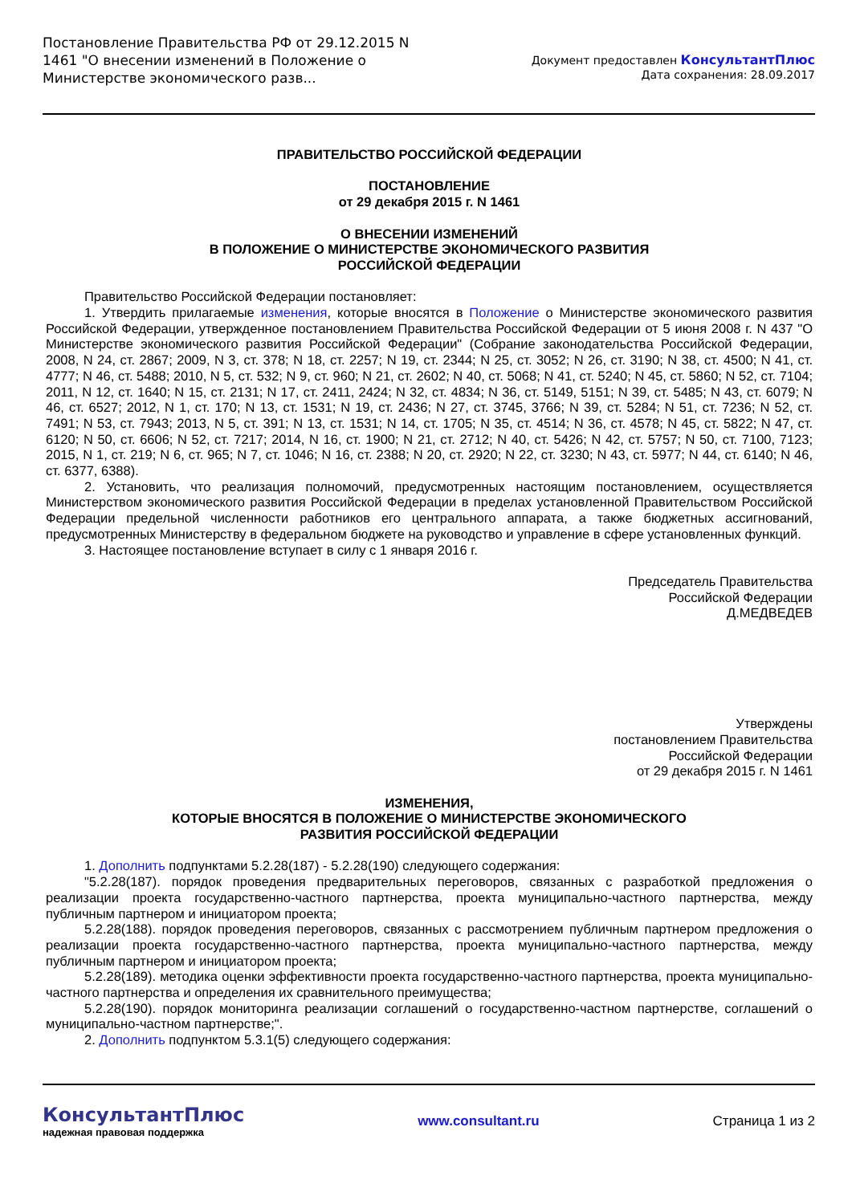Постановление Правительства РФ от 29.12.2015 N 1461 "О внесении изменений в Положение о Министерстве экономического разв...
Документ предоставлен КонсультантПлюс
Дата сохранения: 28.09.2017
ПРАВИТЕЛЬСТВО РОССИЙСКОЙ ФЕДЕРАЦИИ
ПОСТАНОВЛЕНИЕ
от 29 декабря 2015 г. N 1461
О ВНЕСЕНИИ ИЗМЕНЕНИЙ
В ПОЛОЖЕНИЕ О МИНИСТЕРСТВЕ ЭКОНОМИЧЕСКОГО РАЗВИТИЯ
РОССИЙСКОЙ ФЕДЕРАЦИИ
Правительство Российской Федерации постановляет:
1. Утвердить прилагаемые изменения, которые вносятся в Положение о Министерстве экономического развития Российской Федерации, утвержденное постановлением Правительства Российской Федерации от 5 июня 2008 г. N 437 "О Министерстве экономического развития Российской Федерации" (Собрание законодательства Российской Федерации, 2008, N 24, ст. 2867; 2009, N 3, ст. 378; N 18, ст. 2257; N 19, ст. 2344; N 25, ст. 3052; N 26, ст. 3190; N 38, ст. 4500; N 41, ст. 4777; N 46, ст. 5488; 2010, N 5, ст. 532; N 9, ст. 960; N 21, ст. 2602; N 40, ст. 5068; N 41, ст. 5240; N 45, ст. 5860; N 52, ст. 7104; 2011, N 12, ст. 1640; N 15, ст. 2131; N 17, ст. 2411, 2424; N 32, ст. 4834; N 36, ст. 5149, 5151; N 39, ст. 5485; N 43, ст. 6079; N 46, ст. 6527; 2012, N 1, ст. 170; N 13, ст. 1531; N 19, ст. 2436; N 27, ст. 3745, 3766; N 39, ст. 5284; N 51, ст. 7236; N 52, ст. 7491; N 53, ст. 7943; 2013, N 5, ст. 391; N 13, ст. 1531; N 14, ст. 1705; N 35, ст. 4514; N 36, ст. 4578; N 45, ст. 5822; N 47, ст. 6120; N 50, ст. 6606; N 52, ст. 7217; 2014, N 16, ст. 1900; N 21, ст. 2712; N 40, ст. 5426; N 42, ст. 5757; N 50, ст. 7100, 7123; 2015, N 1, ст. 219; N 6, ст. 965; N 7, ст. 1046; N 16, ст. 2388; N 20, ст. 2920; N 22, ст. 3230; N 43, ст. 5977; N 44, ст. 6140; N 46, ст. 6377, 6388).
2. Установить, что реализация полномочий, предусмотренных настоящим постановлением, осуществляется Министерством экономического развития Российской Федерации в пределах установленной Правительством Российской Федерации предельной численности работников его центрального аппарата, а также бюджетных ассигнований, предусмотренных Министерству в федеральном бюджете на руководство и управление в сфере установленных функций.
3. Настоящее постановление вступает в силу с 1 января 2016 г.
Председатель Правительства
Российской Федерации
Д.МЕДВЕДЕВ
Утверждены
постановлением Правительства
Российской Федерации
от 29 декабря 2015 г. N 1461
ИЗМЕНЕНИЯ,
КОТОРЫЕ ВНОСЯТСЯ В ПОЛОЖЕНИЕ О МИНИСТЕРСТВЕ ЭКОНОМИЧЕСКОГО
РАЗВИТИЯ РОССИЙСКОЙ ФЕДЕРАЦИИ
1. Дополнить подпунктами 5.2.28(187) - 5.2.28(190) следующего содержания:
"5.2.28(187). порядок проведения предварительных переговоров, связанных с разработкой предложения о реализации проекта государственно-частного партнерства, проекта муниципально-частного партнерства, между публичным партнером и инициатором проекта;
5.2.28(188). порядок проведения переговоров, связанных с рассмотрением публичным партнером предложения о реализации проекта государственно-частного партнерства, проекта муниципально-частного партнерства, между публичным партнером и инициатором проекта;
5.2.28(189). методика оценки эффективности проекта государственно-частного партнерства, проекта муниципально-частного партнерства и определения их сравнительного преимущества;
5.2.28(190). порядок мониторинга реализации соглашений о государственно-частном партнерстве, соглашений о муниципально-частном партнерстве;".
2. Дополнить подпунктом 5.3.1(5) следующего содержания:
КонсультантПлюс
надежная правовая поддержка
www.consultant.ru Страница 1 из 2